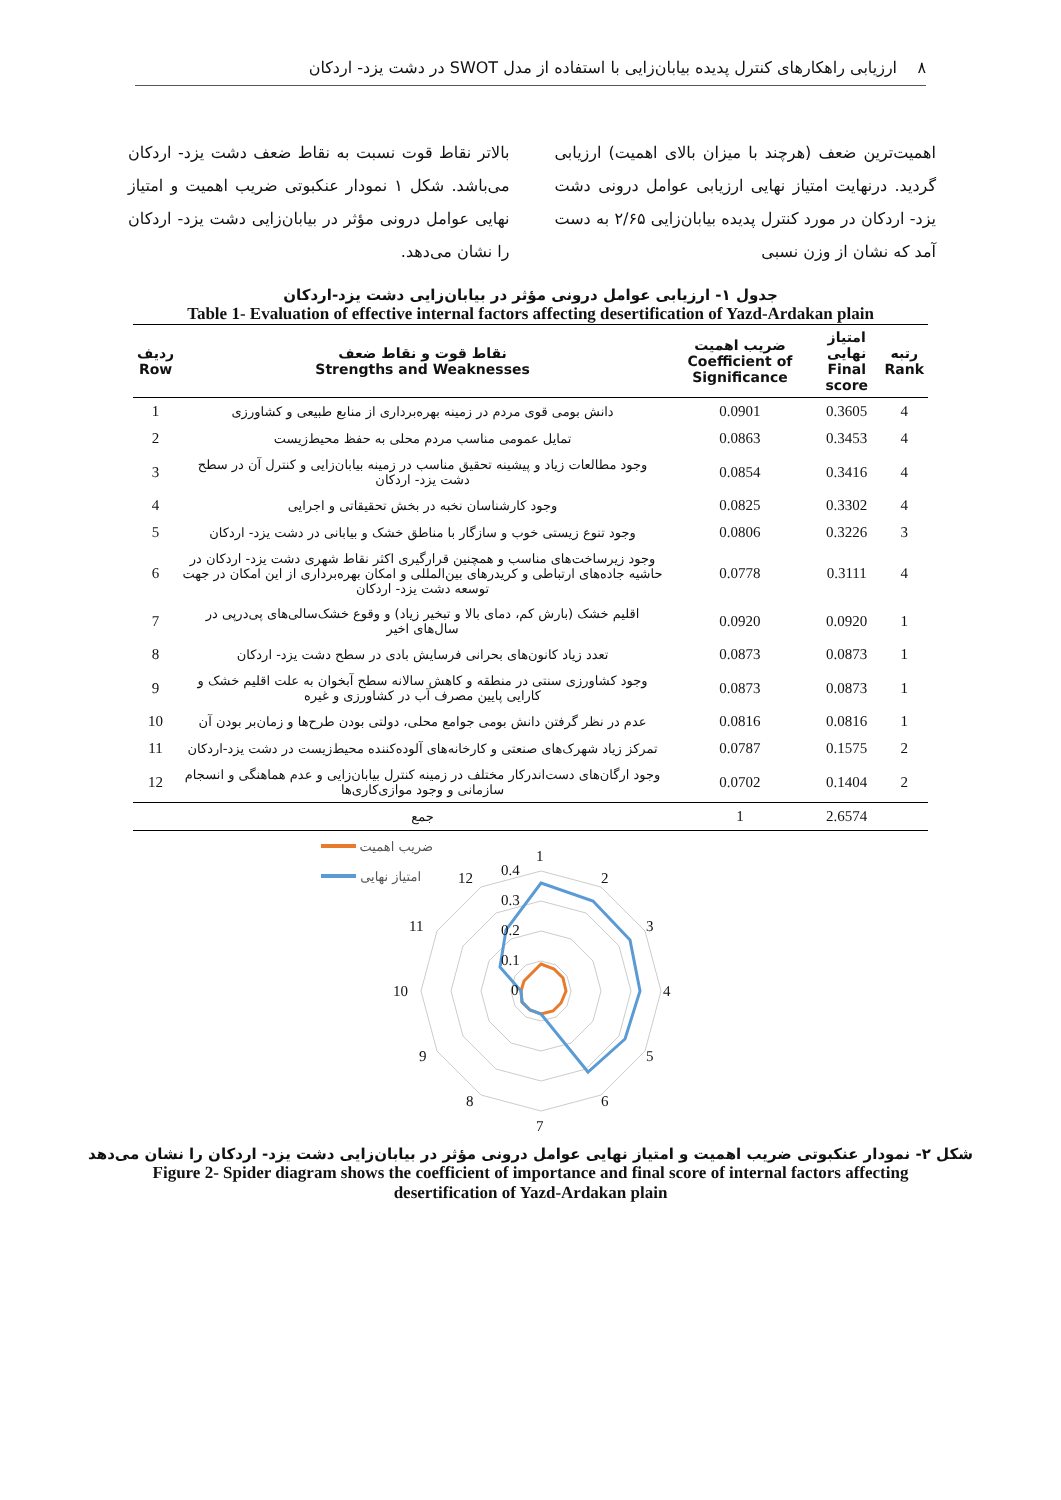٨ ارزیابی راهکارهای کنترل پدیده بیابان‌زایی با استفاده از مدل SWOT در دشت یزد- اردکان
اهمیت‌ترین ضعف (هرچند با میزان بالای اهمیت) ارزیابی گردید. درنهایت امتیاز نهایی ارزیابی عوامل درونی دشت یزد- اردکان در مورد کنترل پدیده بیابان‌زایی ۲/۶۵ به دست آمد که نشان از وزن نسبی
بالاتر نقاط قوت نسبت به نقاط ضعف دشت یزد- اردکان می‌باشد. شکل ۱ نمودار عنکبوتی ضریب اهمیت و امتیاز نهایی عوامل درونی مؤثر در بیابان‌زایی دشت یزد- اردکان را نشان می‌دهد.
جدول ۱- ارزیابی عوامل درونی مؤثر در بیابان‌زایی دشت یزد-اردکان
Table 1- Evaluation of effective internal factors affecting desertification of Yazd-Ardakan plain
| ردیف Row | نقاط قوت و نقاط ضعف Strengths and Weaknesses | ضریب اهمیت Coefficient of Significance | امتیاز نهایی Final score | رتبه Rank |
| --- | --- | --- | --- | --- |
| 1 | دانش بومی قوی مردم در زمینه بهره‌برداری از منابع طبیعی و کشاورزی | 0.0901 | 0.3605 | 4 |
| 2 | تمایل عمومی مناسب مردم محلی به حفظ محیط‌زیست | 0.0863 | 0.3453 | 4 |
| 3 | وجود مطالعات زیاد و پیشینه تحقیق مناسب در زمینه بیابان‌زایی و کنترل آن در سطح دشت یزد- اردکان | 0.0854 | 0.3416 | 4 |
| 4 | وجود کارشناسان نخبه در بخش تحقیقاتی و اجرایی | 0.0825 | 0.3302 | 4 |
| 5 | وجود تنوع زیستی خوب و سازگار با مناطق خشک و بیابانی در دشت یزد- اردکان | 0.0806 | 0.3226 | 3 |
| 6 | وجود زیرساخت‌های مناسب و همچنین قرارگیری اکثر نقاط شهری دشت یزد- اردکان در حاشیه جاده‌های ارتباطی و کریدرهای بین‌المللی و امکان بهره‌برداری از این امکان در جهت توسعه دشت یزد- اردکان | 0.0778 | 0.3111 | 4 |
| 7 | اقلیم خشک (بارش کم، دمای بالا و تبخیر زیاد) و وقوع خشک‌سالی‌های پی‌درپی در سال‌های اخیر | 0.0920 | 0.0920 | 1 |
| 8 | تعدد زیاد کانون‌های بحرانی فرسایش بادی در سطح دشت یزد- اردکان | 0.0873 | 0.0873 | 1 |
| 9 | وجود کشاورزی سنتی در منطقه و کاهش سالانه سطح آبخوان به علت اقلیم خشک و کارایی پایین مصرف آب در کشاورزی و غیره | 0.0873 | 0.0873 | 1 |
| 10 | عدم در نظر گرفتن دانش بومی جوامع محلی، دولتی بودن طرح‌ها و زمان‌بر بودن آن | 0.0816 | 0.0816 | 1 |
| 11 | تمرکز زیاد شهرک‌های صنعتی و کارخانه‌های آلوده‌کننده محیط‌زیست در دشت یزد-اردکان | 0.0787 | 0.1575 | 2 |
| 12 | وجود ارگان‌های دست‌اندرکار مختلف در زمینه کنترل بیابان‌زایی و عدم هماهنگی و انسجام سازمانی و وجود موازی‌کاری‌ها | 0.0702 | 0.1404 | 2 |
| | جمع | 1 | 2.6574 | |
1
2
3
4
5
6
7
8
9
10
11
12
0.4
0.3
0.2
0.1
0
ضریب اهمیت
امتیاز نهایی
شکل ۲- نمودار عنکبوتی ضریب اهمیت و امتیاز نهایی عوامل درونی مؤثر در بیابان‌زایی دشت یزد- اردکان را نشان می‌دهد
Figure 2- Spider diagram shows the coefficient of importance and final score of internal factors affecting
desertification of Yazd-Ardakan plain